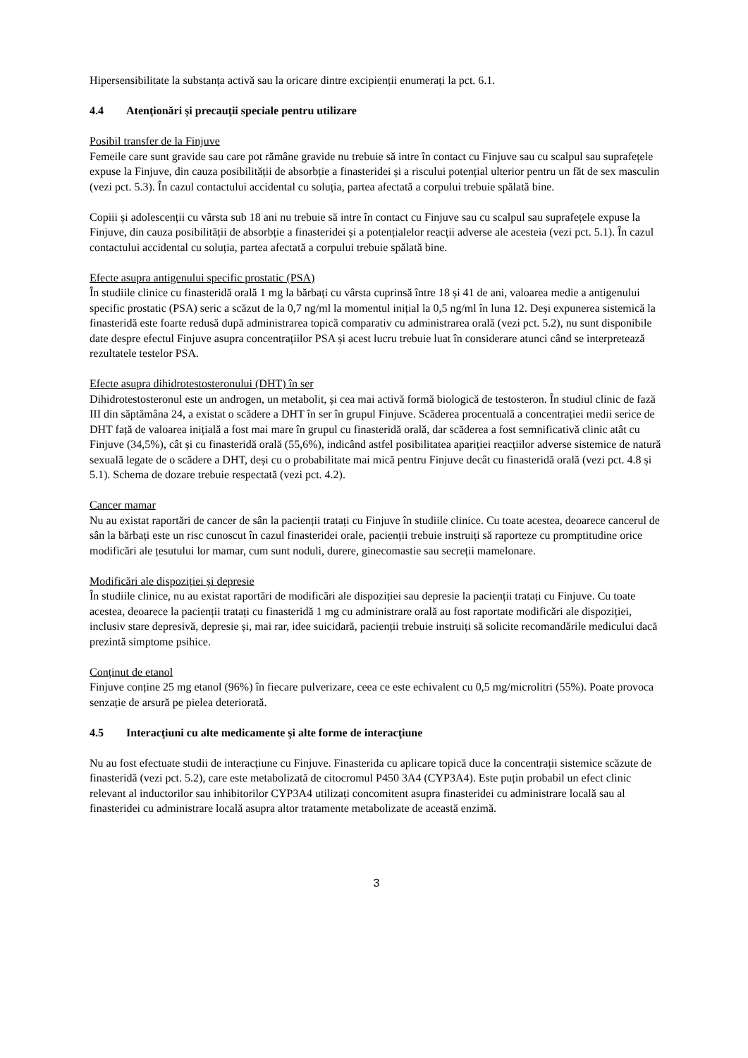Hipersensibilitate la substanța activă sau la oricare dintre excipienții enumerați la pct. 6.1.
4.4 Atenţionări şi precauţii speciale pentru utilizare
Posibil transfer de la Finjuve
Femeile care sunt gravide sau care pot rămâne gravide nu trebuie să intre în contact cu Finjuve sau cu scalpul sau suprafețele expuse la Finjuve, din cauza posibilității de absorbție a finasteridei și a riscului potențial ulterior pentru un făt de sex masculin (vezi pct. 5.3). În cazul contactului accidental cu soluția, partea afectată a corpului trebuie spălată bine.
Copiii și adolescenții cu vârsta sub 18 ani nu trebuie să intre în contact cu Finjuve sau cu scalpul sau suprafețele expuse la Finjuve, din cauza posibilității de absorbție a finasteridei și a potențialelor reacții adverse ale acesteia (vezi pct. 5.1). În cazul contactului accidental cu soluția, partea afectată a corpului trebuie spălată bine.
Efecte asupra antigenului specific prostatic (PSA)
În studiile clinice cu finasteridă orală 1 mg la bărbați cu vârsta cuprinsă între 18 și 41 de ani, valoarea medie a antigenului specific prostatic (PSA) seric a scăzut de la 0,7 ng/ml la momentul inițial la 0,5 ng/ml în luna 12. Deși expunerea sistemică la finasteridă este foarte redusă după administrarea topică comparativ cu administrarea orală (vezi pct. 5.2), nu sunt disponibile date despre efectul Finjuve asupra concentrațiilor PSA și acest lucru trebuie luat în considerare atunci când se interpretează rezultatele testelor PSA.
Efecte asupra dihidrotestosteronului (DHT) în ser
Dihidrotestosteronul este un androgen, un metabolit, și cea mai activă formă biologică de testosteron. În studiul clinic de fază III din săptămâna 24, a existat o scădere a DHT în ser în grupul Finjuve. Scăderea procentuală a concentrației medii serice de DHT față de valoarea inițială a fost mai mare în grupul cu finasteridă orală, dar scăderea a fost semnificativă clinic atât cu Finjuve (34,5%), cât și cu finasteridă orală (55,6%), indicând astfel posibilitatea apariției reacțiilor adverse sistemice de natură sexuală legate de o scădere a DHT, deși cu o probabilitate mai mică pentru Finjuve decât cu finasteridă orală (vezi pct. 4.8 și 5.1). Schema de dozare trebuie respectată (vezi pct. 4.2).
Cancer mamar
Nu au existat raportări de cancer de sân la pacienții tratați cu Finjuve în studiile clinice. Cu toate acestea, deoarece cancerul de sân la bărbați este un risc cunoscut în cazul finasteridei orale, pacienții trebuie instruiți să raporteze cu promptitudine orice modificări ale țesutului lor mamar, cum sunt noduli, durere, ginecomastie sau secreții mamelonare.
Modificări ale dispoziției și depresie
În studiile clinice, nu au existat raportări de modificări ale dispoziției sau depresie la pacienții tratați cu Finjuve. Cu toate acestea, deoarece la pacienții tratați cu finasteridă 1 mg cu administrare orală au fost raportate modificări ale dispoziției, inclusiv stare depresivă, depresie și, mai rar, idee suicidară, pacienții trebuie instruiți să solicite recomandările medicului dacă prezintă simptome psihice.
Conținut de etanol
Finjuve conține 25 mg etanol (96%) în fiecare pulverizare, ceea ce este echivalent cu 0,5 mg/microlitri (55%). Poate provoca senzație de arsură pe pielea deteriorată.
4.5 Interacţiuni cu alte medicamente şi alte forme de interacţiune
Nu au fost efectuate studii de interacțiune cu Finjuve. Finasterida cu aplicare topică duce la concentrații sistemice scăzute de finasteridă (vezi pct. 5.2), care este metabolizată de citocromul P450 3A4 (CYP3A4). Este puțin probabil un efect clinic relevant al inductorilor sau inhibitorilor CYP3A4 utilizați concomitent asupra finasteridei cu administrare locală sau al finasteridei cu administrare locală asupra altor tratamente metabolizate de această enzimă.
3